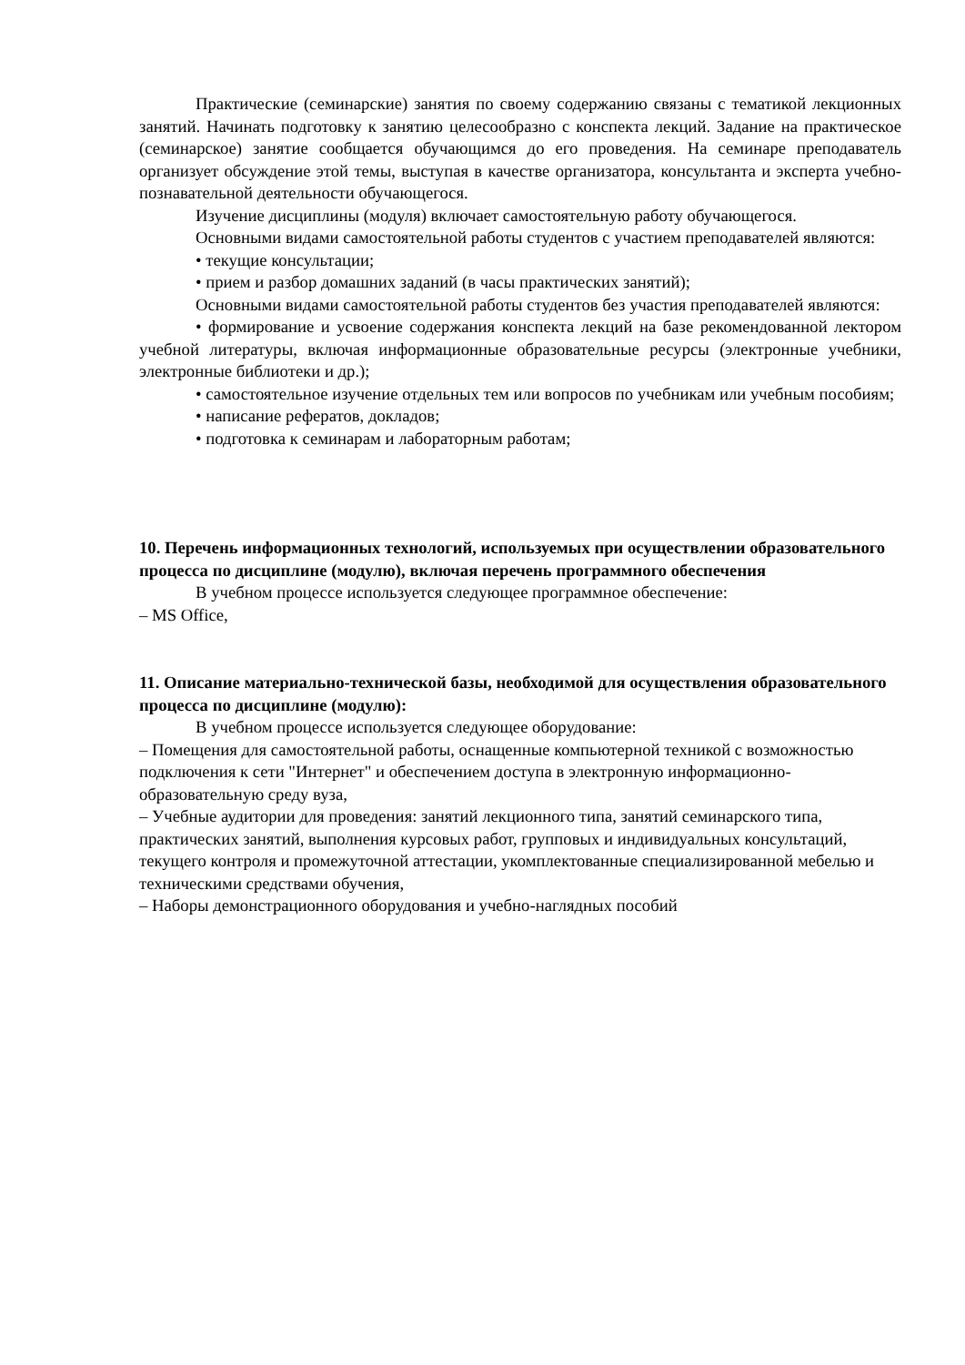Практические (семинарские) занятия по своему содержанию связаны с тематикой лекционных занятий. Начинать подготовку к занятию целесообразно с конспекта лекций. Задание на практическое (семинарское) занятие сообщается обучающимся до его проведения. На семинаре преподаватель организует обсуждение этой темы, выступая в качестве организатора, консультанта и эксперта учебно-познавательной деятельности обучающегося.
Изучение дисциплины (модуля) включает самостоятельную работу обучающегося.
Основными видами самостоятельной работы студентов с участием преподавателей являются:
• текущие консультации;
• прием и разбор домашних заданий (в часы практических занятий);
Основными видами самостоятельной работы студентов без участия преподавателей являются:
• формирование и усвоение содержания конспекта лекций на базе рекомендованной лектором учебной литературы, включая информационные образовательные ресурсы (электронные учебники, электронные библиотеки и др.);
• самостоятельное изучение отдельных тем или вопросов по учебникам или учебным пособиям;
• написание рефератов, докладов;
• подготовка к семинарам и лабораторным работам;
10. Перечень информационных технологий, используемых при осуществлении образовательного процесса по дисциплине (модулю), включая перечень программного обеспечения
В учебном процессе используется следующее программное обеспечение:
– MS Office,
11. Описание материально-технической базы, необходимой для осуществления образовательного процесса по дисциплине (модулю):
В учебном процессе используется следующее оборудование:
– Помещения для самостоятельной работы, оснащенные компьютерной техникой с возможностью подключения к сети "Интернет" и обеспечением доступа в электронную информационно-образовательную среду вуза,
– Учебные аудитории для проведения: занятий лекционного типа, занятий семинарского типа, практических занятий, выполнения курсовых работ, групповых и индивидуальных консультаций, текущего контроля и промежуточной аттестации, укомплектованные специализированной мебелью и техническими средствами обучения,
– Наборы демонстрационного оборудования и учебно-наглядных пособий